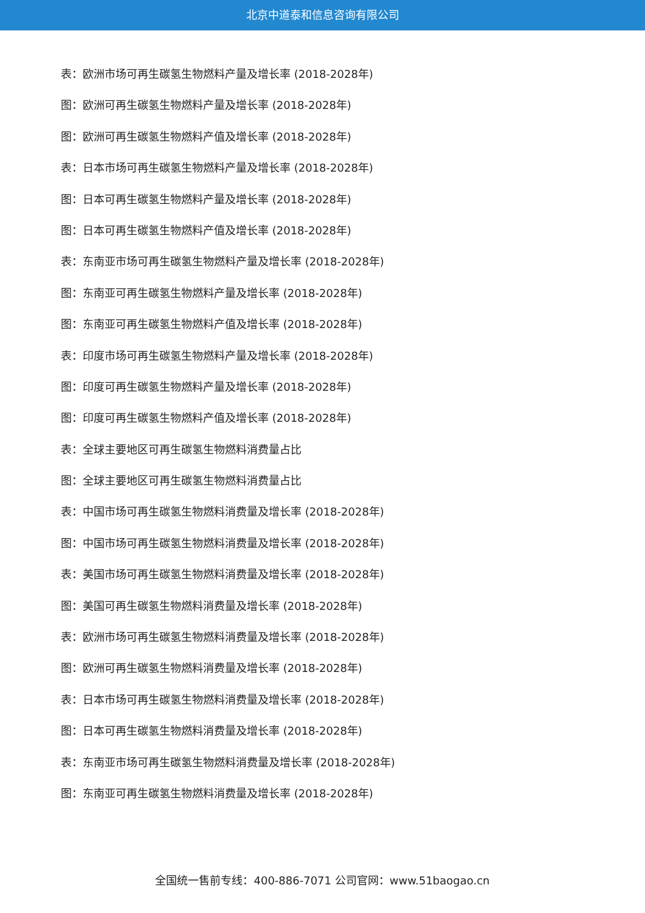北京中道泰和信息咨询有限公司
表：欧洲市场可再生碳氢生物燃料产量及增长率 (2018-2028年)
图：欧洲可再生碳氢生物燃料产量及增长率 (2018-2028年)
图：欧洲可再生碳氢生物燃料产值及增长率 (2018-2028年)
表：日本市场可再生碳氢生物燃料产量及增长率 (2018-2028年)
图：日本可再生碳氢生物燃料产量及增长率 (2018-2028年)
图：日本可再生碳氢生物燃料产值及增长率 (2018-2028年)
表：东南亚市场可再生碳氢生物燃料产量及增长率 (2018-2028年)
图：东南亚可再生碳氢生物燃料产量及增长率 (2018-2028年)
图：东南亚可再生碳氢生物燃料产值及增长率 (2018-2028年)
表：印度市场可再生碳氢生物燃料产量及增长率 (2018-2028年)
图：印度可再生碳氢生物燃料产量及增长率 (2018-2028年)
图：印度可再生碳氢生物燃料产值及增长率 (2018-2028年)
表：全球主要地区可再生碳氢生物燃料消费量占比
图：全球主要地区可再生碳氢生物燃料消费量占比
表：中国市场可再生碳氢生物燃料消费量及增长率 (2018-2028年)
图：中国市场可再生碳氢生物燃料消费量及增长率 (2018-2028年)
表：美国市场可再生碳氢生物燃料消费量及增长率 (2018-2028年)
图：美国可再生碳氢生物燃料消费量及增长率 (2018-2028年)
表：欧洲市场可再生碳氢生物燃料消费量及增长率 (2018-2028年)
图：欧洲可再生碳氢生物燃料消费量及增长率 (2018-2028年)
表：日本市场可再生碳氢生物燃料消费量及增长率 (2018-2028年)
图：日本可再生碳氢生物燃料消费量及增长率 (2018-2028年)
表：东南亚市场可再生碳氢生物燃料消费量及增长率 (2018-2028年)
图：东南亚可再生碳氢生物燃料消费量及增长率 (2018-2028年)
全国统一售前专线：400-886-7071 公司官网：www.51baogao.cn